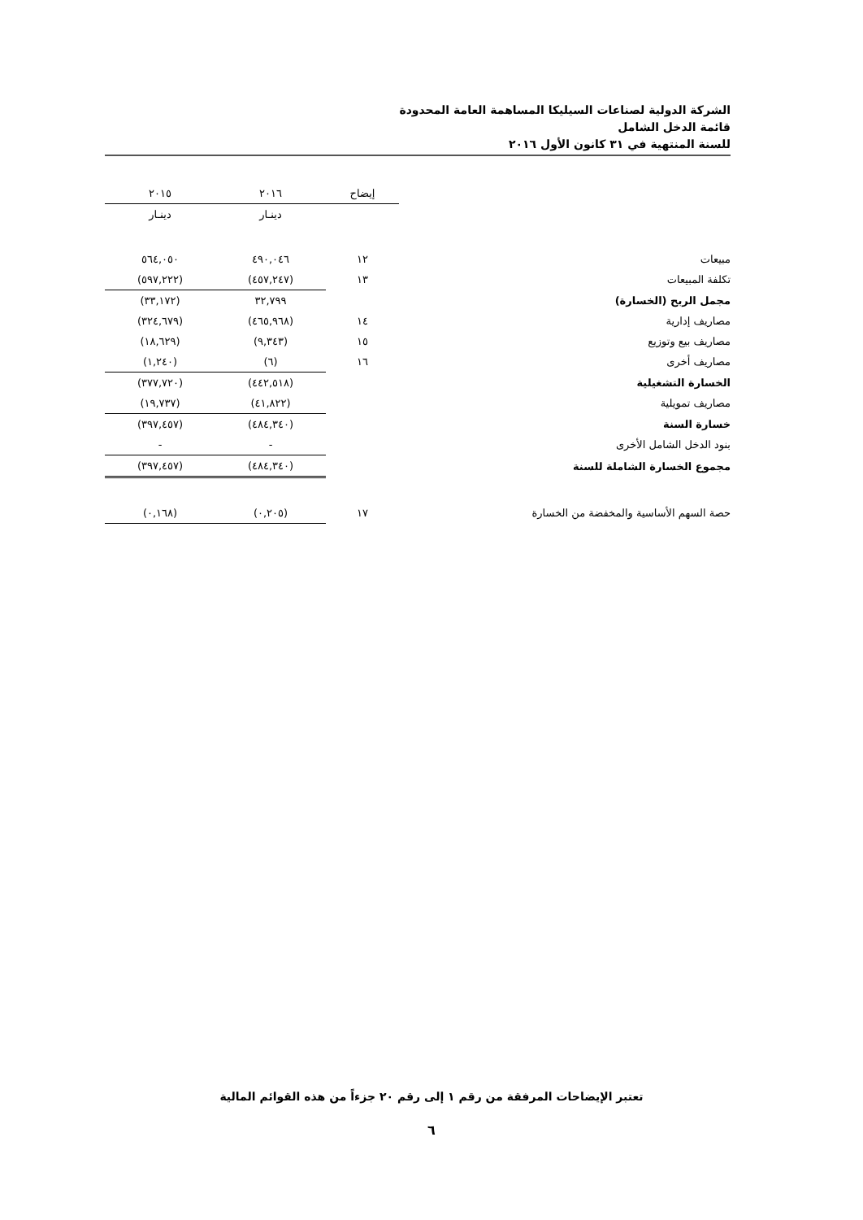الشركة الدولية لصناعات السيليكا المساهمة العامة المحدودة
قائمة الدخل الشامل
للسنة المنتهية في ٣١ كانون الأول ٢٠١٦
| | إيضاح | | ٢٠١٦ | | ٢٠١٥ |
| --- | --- | --- | --- | --- | --- |
| | | | دينـار | | دينـار |
| مبيعات | ١٢ | | ٤٩٠,٠٤٦ | | ٥٦٤,٠٥٠ |
| تكلفة المبيعات | ١٣ | | (٤٥٧,٢٤٧) | | (٥٩٧,٢٢٢) |
| مجمل الربح (الخسارة) | | | ٣٢,٧٩٩ | | (٣٣,١٧٢) |
| مصاريف إدارية | ١٤ | | (٤٦٥,٩٦٨) | | (٣٢٤,٦٧٩) |
| مصاريف بيع وتوزيع | ١٥ | | (٩,٣٤٣) | | (١٨,٦٢٩) |
| مصاريف أخرى | ١٦ | | (٦) | | (١,٢٤٠) |
| الخسارة التشغيلية | | | (٤٤٢,٥١٨) | | (٣٧٧,٧٢٠) |
| مصاريف تمويلية | | | (٤١,٨٢٢) | | (١٩,٧٣٧) |
| خسارة السنة | | | (٤٨٤,٣٤٠) | | (٣٩٧,٤٥٧) |
| بنود الدخل الشامل الأخرى | | | - | | - |
| مجموع الخسارة الشاملة للسنة | | | (٤٨٤,٣٤٠) | | (٣٩٧,٤٥٧) |
| حصة السهم الأساسية والمخفضة من الخسارة | ١٧ | | (٠,٢٠٥) | | (٠,١٦٨) |
تعتبر الإيضاحات المرفقة من رقم ١ إلى رقم ٢٠ جزءاً من هذه القوائم المالية
٦